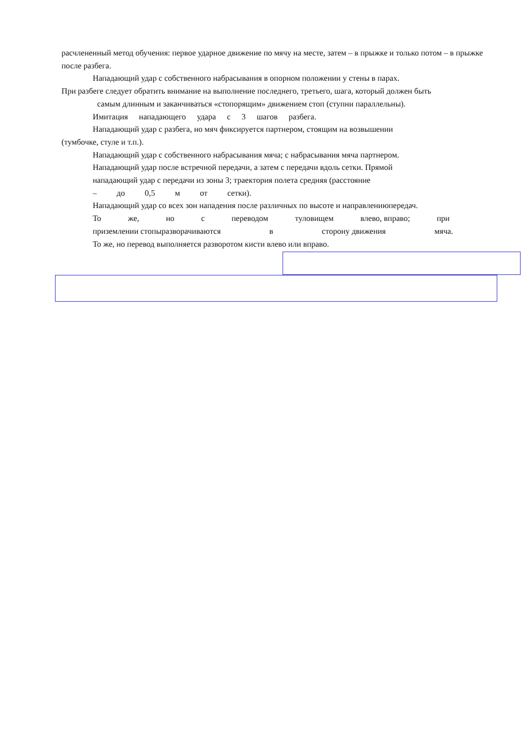расчлененный метод обучения: первое ударное движение по мячу на месте, затем – в прыжке и только потом – в прыжке после разбега.
Нападающий удар с собственного набрасывания в опорном положении у стены в парах.
При разбеге следует обратить внимание на выполнение последнего, третьего, шага, который должен быть
самым длинным и заканчиваться «стопорящим» движением стоп (ступни параллельны).
Имитация нападающего удара с 3 шагов разбега.
Нападающий удар с разбега, но мяч фиксируется партнером, стоящим на возвышении
(тумбочке, стуле и т.п.).
Нападающий удар с собственного набрасывания мяча; с набрасывания мяча партнером.
Нападающий удар после встречной передачи, а затем с передачи вдоль сетки. Прямой
нападающий удар с передачи из зоны 3; траектория полета средняя (расстояние
– до 0,5 м от сетки).
Нападающий удар со всех зон нападения после различных по высоте и направлениюпередач.
То же, но с переводом туловищем влево, вправо; при
приземлении стопыразворачиваются в сторону движения мяча.
То же, но перевод выполняется разворотом кисти влево или вправо.